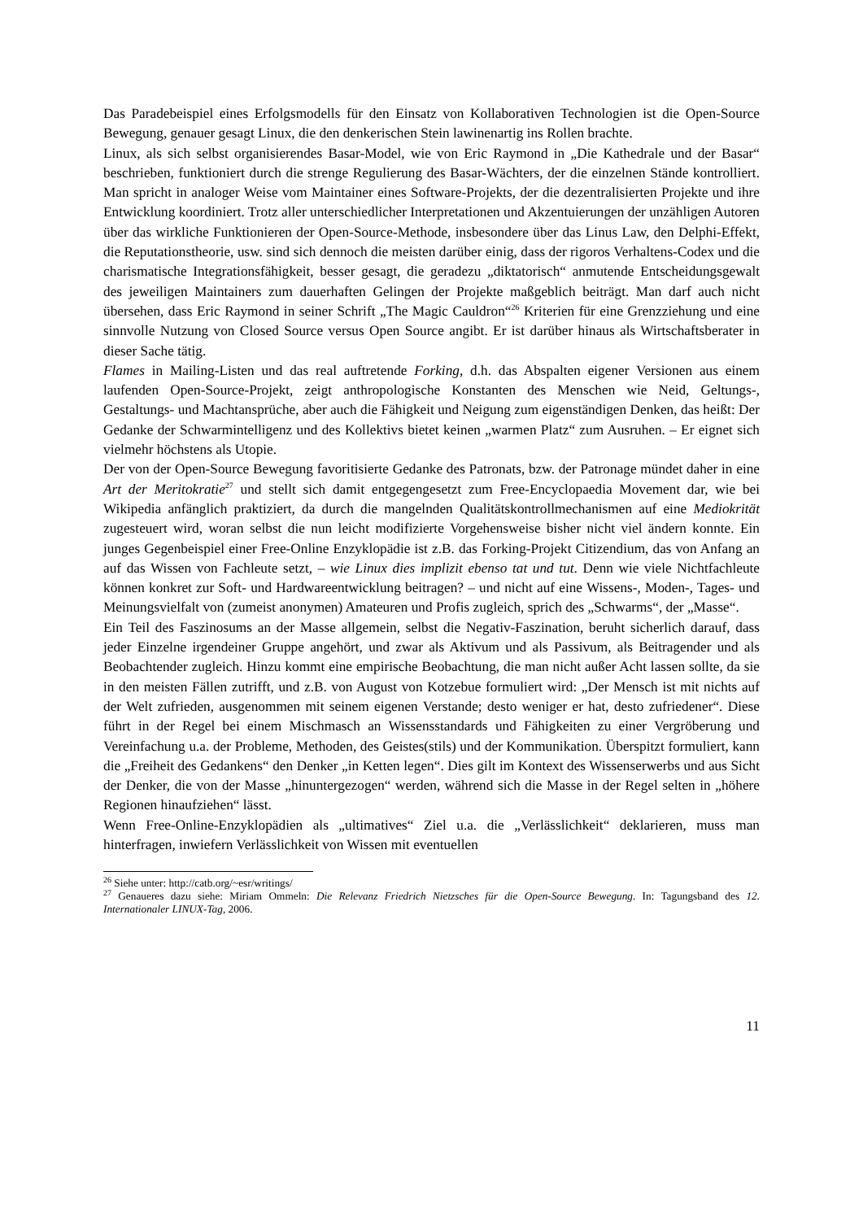Das Paradebeispiel eines Erfolgsmodells für den Einsatz von Kollaborativen Technologien ist die Open-Source Bewegung, genauer gesagt Linux, die den denkerischen Stein lawinenartig ins Rollen brachte.
Linux, als sich selbst organisierendes Basar-Model, wie von Eric Raymond in „Die Kathedrale und der Basar“ beschrieben, funktioniert durch die strenge Regulierung des Basar-Wächters, der die einzelnen Stände kontrolliert. Man spricht in analoger Weise vom Maintainer eines Software-Projekts, der die dezentralisierten Projekte und ihre Entwicklung koordiniert. Trotz aller unterschiedlicher Interpretationen und Akzentuierungen der unzähligen Autoren über das wirkliche Funktionieren der Open-Source-Methode, insbesondere über das Linus Law, den Delphi-Effekt, die Reputationstheorie, usw. sind sich dennoch die meisten darüber einig, dass der rigoros Verhaltens-Codex und die charismatische Integrationsfähigkeit, besser gesagt, die geradezu „diktatorisch“ anmutende Entscheidungsgewalt des jeweiligen Maintainers zum dauerhaften Gelingen der Projekte maßgeblich beiträgt. Man darf auch nicht übersehen, dass Eric Raymond in seiner Schrift „The Magic Cauldron“<sup>26</sup> Kriterien für eine Grenzziehung und eine sinnvolle Nutzung von Closed Source versus Open Source angibt. Er ist darüber hinaus als Wirtschaftsberater in dieser Sache tätig.
Flames in Mailing-Listen und das real auftretende Forking, d.h. das Abspalten eigener Versionen aus einem laufenden Open-Source-Projekt, zeigt anthropologische Konstanten des Menschen wie Neid, Geltungs-, Gestaltungs- und Machtansprüche, aber auch die Fähigkeit und Neigung zum eigenständigen Denken, das heißt: Der Gedanke der Schwarmintelligenz und des Kollektivs bietet keinen „warmen Platz“ zum Ausruhen. – Er eignet sich vielmehr höchstens als Utopie.
Der von der Open-Source Bewegung favoritisierte Gedanke des Patronats, bzw. der Patronage mündet daher in eine Art der Meritokratie<sup>27</sup> und stellt sich damit entgegengesetzt zum Free-Encyclopaedia Movement dar, wie bei Wikipedia anfänglich praktiziert, da durch die mangelnden Qualitätskontrollmechanismen auf eine Mediokrität zugesteuert wird, woran selbst die nun leicht modifizierte Vorgehensweise bisher nicht viel ändern konnte. Ein junges Gegenbeispiel einer Free-Online Enzyklopädie ist z.B. das Forking-Projekt Citizendium, das von Anfang an auf das Wissen von Fachleute setzt, – wie Linux dies implizit ebenso tat und tut. Denn wie viele Nichtfachleute können konkret zur Soft- und Hardwareentwicklung beitragen? – und nicht auf eine Wissens-, Moden-, Tages- und Meinungsvielfalt von (zumeist anonymen) Amateuren und Profis zugleich, sprich des „Schwarms“, der „Masse“.
Ein Teil des Faszinosums an der Masse allgemein, selbst die Negativ-Faszination, beruht sicherlich darauf, dass jeder Einzelne irgendeiner Gruppe angehört, und zwar als Aktivum und als Passivum, als Beitragender und als Beobachtender zugleich. Hinzu kommt eine empirische Beobachtung, die man nicht außer Acht lassen sollte, da sie in den meisten Fällen zutrifft, und z.B. von August von Kotzebue formuliert wird: „Der Mensch ist mit nichts auf der Welt zufrieden, ausgenommen mit seinem eigenen Verstande; desto weniger er hat, desto zufriedener“. Diese führt in der Regel bei einem Mischmasch an Wissensstandards und Fähigkeiten zu einer Vergröberung und Vereinfachung u.a. der Probleme, Methoden, des Geistes(stils) und der Kommunikation. Überspitzt formuliert, kann die „Freiheit des Gedankens“ den Denker „in Ketten legen“. Dies gilt im Kontext des Wissenserwerbs und aus Sicht der Denker, die von der Masse „hinuntergezogen“ werden, während sich die Masse in der Regel selten in „höhere Regionen hinaufziehen“ lässt.
Wenn Free-Online-Enzyklopädien als „ultimatives“ Ziel u.a. die „Verlässlichkeit“ deklarieren, muss man hinterfragen, inwiefern Verlässlichkeit von Wissen mit eventuellen
<sup>26</sup> Siehe unter: http://catb.org/~esr/writings/
<sup>27</sup> Genaueres dazu siehe: Miriam Ommeln: Die Relevanz Friedrich Nietzsches für die Open-Source Bewegung. In: Tagungsband des 12. Internationaler LINUX-Tag, 2006.
11